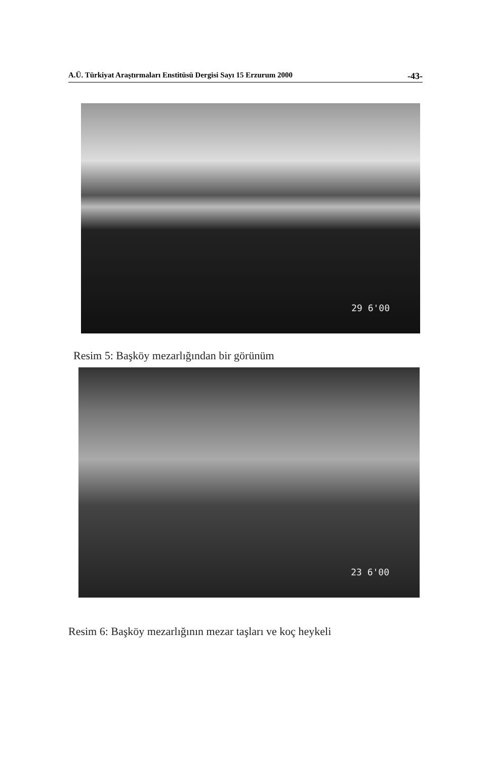A.Ü. Türkiyat Araştırmaları Enstitüsü Dergisi Sayı 15 Erzurum 2000 -43-
29 6'00
Resim 5: Başköy mezarlığından bir görünüm
23 6'00
Resim 6: Başköy mezarlığının mezar taşları ve koç heykeli